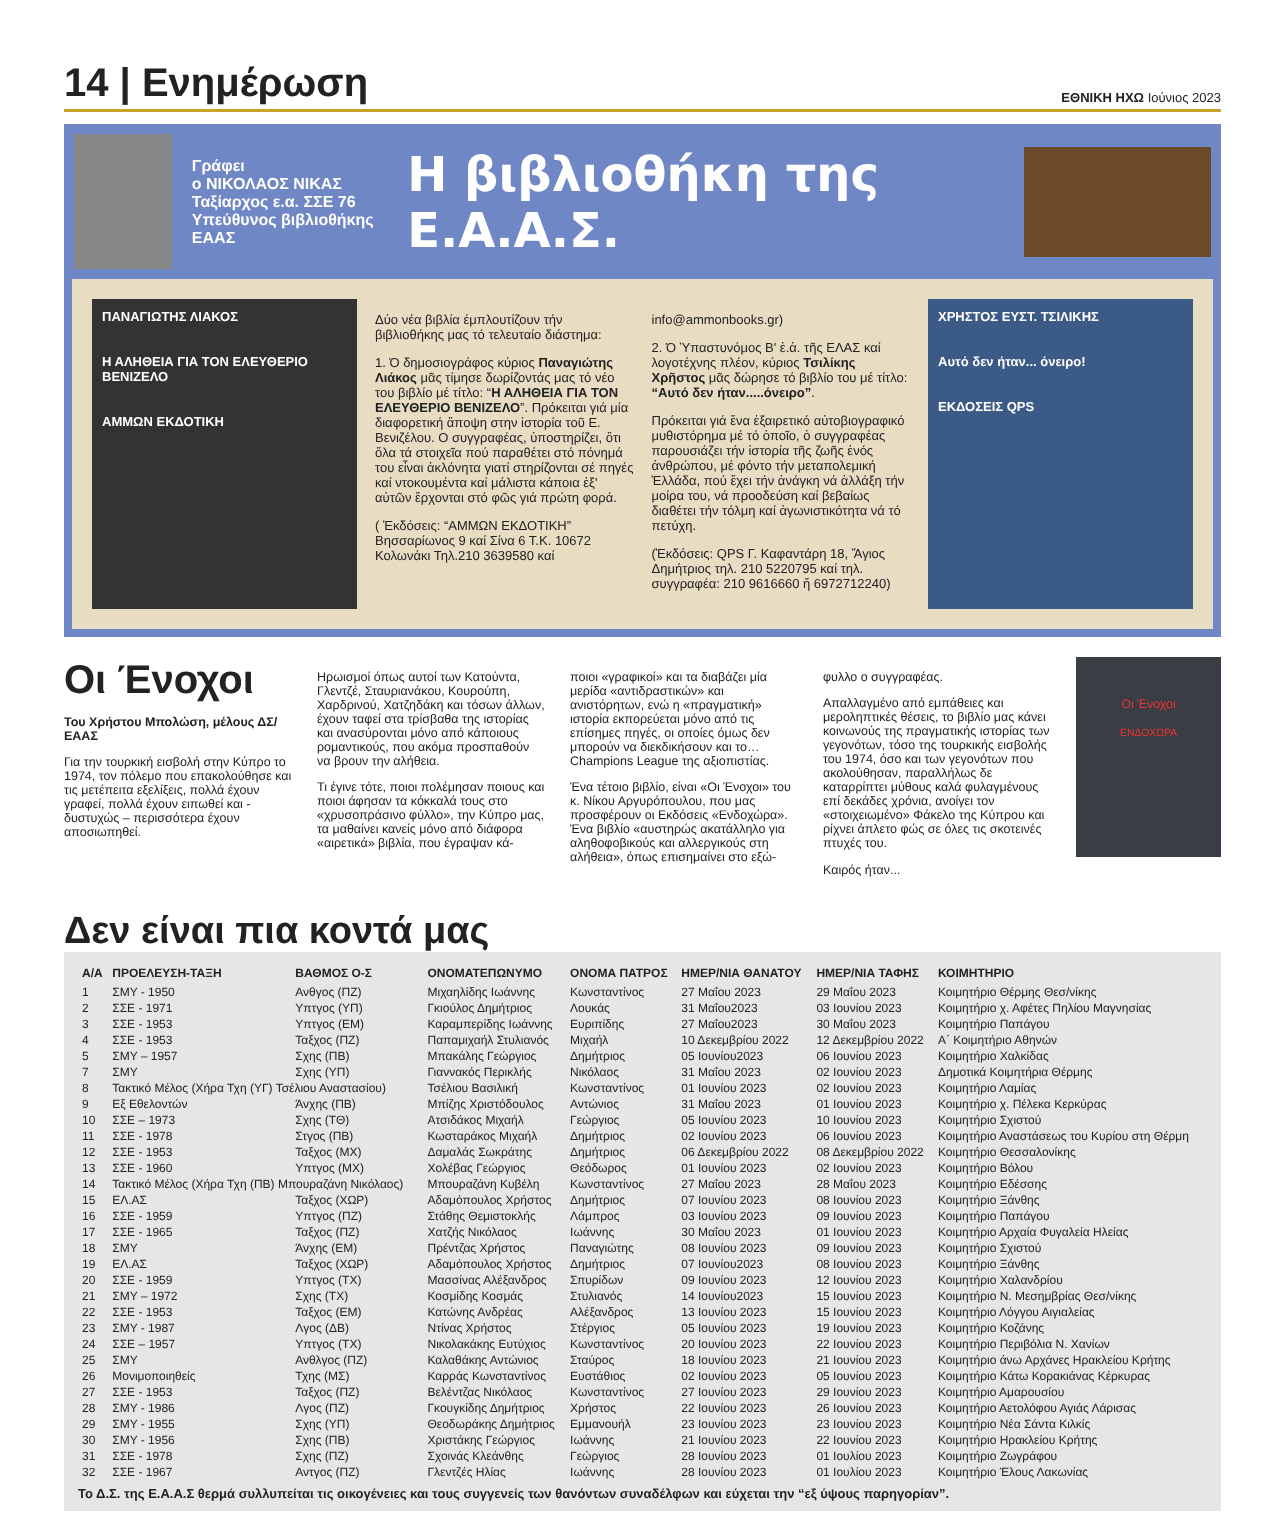14 | Ενημέρωση
ΕΘΝΙΚΗ ΗΧΩ Ιούνιος 2023
Γράφει
ο ΝΙΚΟΛΑΟΣ ΝΙΚΑΣ
Ταξίαρχος ε.α. ΣΣΕ 76
Υπεύθυνος βιβλιοθήκης ΕΑΑΣ
Η βιβλιοθήκη της Ε.Α.Α.Σ.
ΠΑΝΑΓΙΩΤΗΣ ΛΙΑΚΟΣ
Η ΑΛΗΘΕΙΑ ΓΙΑ ΤΟΝ ΕΛΕΥΘΕΡΙΟ ΒΕΝΙΖΕΛΟ
ΑΜΜΩΝ ΕΚΔΟΤΙΚΗ
Δύο νέα βιβλία έμπλουτίζουν τήν βιβλιοθήκης μας τό τελευταίο διάστημα:
1. Ό δημοσιογράφος κύριος Παναγιώτης Λιάκος μᾶς τίμησε δωρίζοντάς μας τό νέο του βιβλίο μέ τίτλο: “Η ΑΛΗΘΕΙΑ ΓΙΑ ΤΟΝ ΕΛΕΥΘΕΡΙΟ ΒΕΝΙΖΕΛΟ”. Πρόκειται γιά μία διαφορετική ἄποψη στην ἱστορία τοῦ Ε. Βενιζέλου. Ο συγγραφέας, ὑποστηρίζει, ὅτι ὅλα τά στοιχεῖα πού παραθέτει στό πόνημά του εἶναι ἀκλόνητα γιατί στηρίζονται σέ πηγές καί ντοκουμέντα καί μάλιστα κάποια ἐξ' αὐτῶν ἔρχονται στό φῶς γιά πρώτη φορά.
( Ἐκδόσεις: “ΑΜΜΩΝ ΕΚΔΟΤΙΚΗ” Βησσαρίωνος 9 καί Σίνα 6 Τ.Κ. 10672 Κολωνάκι Τηλ.210 3639580 καί
info@ammonbooks.gr)
2. Ό Ὑπαστυνόμος Β' ἐ.ἀ. τῆς ΕΛΑΣ καί λογοτέχνης πλέον, κύριος Τσιλίκης Χρῆστος μᾶς δώρησε τό βιβλίο του μέ τίτλο: “Αυτό δεν ήταν.....όνειρο”.
Πρόκειται γιά ἕνα ἐξαιρετικό αὐτοβιογραφικό μυθιστόρημα μέ τό ὁποῖο, ὁ συγγραφέας παρουσιάζει τήν ἱστορία τῆς ζωῆς ἑνός ἀνθρώπου, μέ φόντο τήν μεταπολεμική Ἑλλάδα, πού ἔχει τήν ἀνάγκη νά ἀλλάξη τήν μοίρα του, νά προοδεύση καί βεβαίως διαθέτει τήν τόλμη καί ἀγωνιστικότητα νά τό πετύχη.
(Ἐκδόσεις: QPS Γ. Καφαντάρη 18, Ἅγιος Δημήτριος τηλ. 210 5220795 καί τηλ. συγγραφέα: 210 9616660 ἤ 6972712240)
ΧΡΗΣΤΟΣ ΕΥΣΤ. ΤΣΙΛΙΚΗΣ
Αυτό δεν ήταν... όνειρο!
ΕΚΔΟΣΕΙΣ QPS
Οι Ένοχοι
Του Χρήστου Μπολώση, μέλους ΔΣ/ΕΑΑΣ
Για την τουρκική εισβολή στην Κύπρο το 1974, τον πόλεμο που επακολούθησε και τις μετέπειτα εξελίξεις, πολλά έχουν γραφεί, πολλά έχουν ειπωθεί και - δυστυχώς – περισσότερα έχουν αποσιωπηθεί.
Ηρωισμοί όπως αυτοί των Κατούντα, Γλεντζέ, Σταυριανάκου, Κουρούπη, Χαρδρινού, Χατζηδάκη και τόσων άλλων, έχουν ταφεί στα τρίσβαθα της ιστορίας και ανασύρονται μόνο από κάποιους ρομαντικούς, που ακόμα προσπαθούν να βρουν την αλήθεια.
Τι έγινε τότε, ποιοι πολέμησαν ποιους και ποιοι άφησαν τα κόκκαλά τους στο «χρυσοπράσινο φύλλο», την Κύπρο μας, τα μαθαίνει κανείς μόνο από διάφορα «αιρετικά» βιβλία, που έγραψαν κά-
ποιοι «γραφικοί» και τα διαβάζει μία μερίδα «αντιδραστικών» και ανιστόρητων, ενώ η «πραγματική» ιστορία εκπορεύεται μόνο από τις επίσημες πηγές, οι οποίες όμως δεν μπορούν να διεκδικήσουν και το… Champions League της αξιοπιστίας.
Ένα τέτοιο βιβλίο, είναι «Οι Ένοχοι» του κ. Νίκου Αργυρόπουλου, που μας προσφέρουν οι Εκδόσεις «Ενδοχώρα». Ένα βιβλίο «αυστηρώς ακατάλληλο για αληθοφοβικούς και αλλεργικούς στη αλήθεια», όπως επισημαίνει στο εξώ-
φυλλο ο συγγραφέας.
Απαλλαγμένο από εμπάθειες και μεροληπτικές θέσεις, το βιβλίο μας κάνει κοινωνούς της πραγματικής ιστορίας των γεγονότων, τόσο της τουρκικής εισβολής του 1974, όσο και των γεγονότων που ακολούθησαν, παραλλήλως δε καταρρίπτει μύθους καλά φυλαγμένους επί δεκάδες χρόνια, ανοίγει τον «στοιχειωμένο» Φάκελο της Κύπρου και ρίχνει άπλετο φώς σε όλες τις σκοτεινές πτυχές του.
Καιρός ήταν...
Οι Ένοχοι
ΕΝΔΟΧΩΡΑ
Δεν είναι πια κοντά μας
| Α/Α | ΠΡΟΕΛΕΥΣΗ-ΤΑΞΗ | ΒΑΘΜΟΣ Ο-Σ | ΟΝΟΜΑΤΕΠΩΝΥΜΟ | ΟΝΟΜΑ ΠΑΤΡΟΣ | ΗΜΕΡ/ΝΙΑ ΘΑΝΑΤΟΥ | ΗΜΕΡ/ΝΙΑ ΤΑΦΗΣ | ΚΟΙΜΗΤΗΡΙΟ |
| --- | --- | --- | --- | --- | --- | --- | --- |
| 1 | ΣΜΥ - 1950 | Ανθγος (ΠΖ) | Μιχαηλίδης Ιωάννης | Κωνσταντίνος | 27 Μαΐου 2023 | 29 Μαΐου 2023 | Κοιμητήριο Θέρμης Θεσ/νίκης |
| 2 | ΣΣΕ - 1971 | Υπτγος (ΥΠ) | Γκιούλος Δημήτριος | Λουκάς | 31 Μαΐου2023 | 03 Ιουνίου 2023 | Κοιμητήριο χ. Αφέτες Πηλίου Μαγνησίας |
| 3 | ΣΣΕ - 1953 | Υπτγος (ΕΜ) | Καραμπερίδης Ιωάννης | Ευριπίδης | 27 Μαΐου2023 | 30 Μαΐου 2023 | Κοιμητήριο Παπάγου |
| 4 | ΣΣΕ - 1953 | Ταξχος (ΠΖ) | Παπαμιχαήλ Στυλιανός | Μιχαήλ | 10 Δεκεμβρίου 2022 | 12 Δεκεμβρίου 2022 | Α΄ Κοιμητήριο Αθηνών |
| 5 | ΣΜΥ – 1957 | Σχης (ΠΒ) | Μπακάλης Γεώργιος | Δημήτριος | 05 Ιουνίου2023 | 06 Ιουνίου 2023 | Κοιμητήριο Χαλκίδας |
| 7 | ΣΜΥ | Σχης (ΥΠ) | Γιαννακός Περικλής | Νικόλαος | 31 Μαΐου 2023 | 02 Ιουνίου 2023 | Δημοτικά Κοιμητήρια Θέρμης |
| 8 | Τακτικό Μέλος (Χήρα Τχη (ΥΓ) Τσέλιου Αναστασίου) | | Τσέλιου Βασιλική | Κωνσταντίνος | 01 Ιουνίου 2023 | 02 Ιουνίου 2023 | Κοιμητήριο Λαμίας |
| 9 | Εξ Εθελοντών | Άνχης (ΠΒ) | Μπίζης Χριστόδουλος | Αντώνιος | 31 Μαΐου 2023 | 01 Ιουνίου 2023 | Κοιμητήριο χ. Πέλεκα Κερκύρας |
| 10 | ΣΣΕ – 1973 | Σχης (ΤΘ) | Ατσιδάκος Μιχαήλ | Γεώργιος | 05 Ιουνίου 2023 | 10 Ιουνίου 2023 | Κοιμητήριο Σχιστού |
| 11 | ΣΣΕ - 1978 | Στγος (ΠΒ) | Κωσταράκος Μιχαήλ | Δημήτριος | 02 Ιουνίου 2023 | 06 Ιουνίου 2023 | Κοιμητήριο Αναστάσεως του Κυρίου στη Θέρμη |
| 12 | ΣΣΕ - 1953 | Ταξχος (ΜΧ) | Δαμαλάς Σωκράτης | Δημήτριος | 06 Δεκεμβρίου 2022 | 08 Δεκεμβρίου 2022 | Κοιμητήριο Θεσσαλονίκης |
| 13 | ΣΣΕ - 1960 | Υπτγος (ΜΧ) | Χολέβας Γεώργιος | Θεόδωρος | 01 Ιουνίου 2023 | 02 Ιουνίου 2023 | Κοιμητήριο Βόλου |
| 14 | Τακτικό Μέλος (Χήρα Τχη (ΠΒ) Μπουραζάνη Νικόλαος) | | Μπουραζάνη Κυβέλη | Κωνσταντίνος | 27 Μαΐου 2023 | 28 Μαΐου 2023 | Κοιμητήριο Εδέσσης |
| 15 | ΕΛ.ΑΣ | Ταξχος (ΧΩΡ) | Αδαμόπουλος Χρήστος | Δημήτριος | 07 Ιουνίου 2023 | 08 Ιουνίου 2023 | Κοιμητήριο Ξάνθης |
| 16 | ΣΣΕ - 1959 | Υπτγος (ΠΖ) | Στάθης Θεμιστοκλής | Λάμπρος | 03 Ιουνίου 2023 | 09 Ιουνίου 2023 | Κοιμητήριο Παπάγου |
| 17 | ΣΣΕ - 1965 | Ταξχος (ΠΖ) | Χατζής Νικόλαος | Ιωάννης | 30 Μαΐου 2023 | 01 Ιουνίου 2023 | Κοιμητήριο Αρχαία Φυγαλεία Ηλείας |
| 18 | ΣΜΥ | Άνχης (ΕΜ) | Πρέντζας Χρήστος | Παναγιώτης | 08 Ιουνίου 2023 | 09 Ιουνίου 2023 | Κοιμητήριο Σχιστού |
| 19 | ΕΛ.ΑΣ | Ταξχος (ΧΩΡ) | Αδαμόπουλος Χρήστος | Δημήτριος | 07 Ιουνίου2023 | 08 Ιουνίου 2023 | Κοιμητήριο Ξάνθης |
| 20 | ΣΣΕ - 1959 | Υπτγος (ΤΧ) | Μασσίνας Αλέξανδρος | Σπυρίδων | 09 Ιουνίου 2023 | 12 Ιουνίου 2023 | Κοιμητήριο Χαλανδρίου |
| 21 | ΣΜΥ – 1972 | Σχης (ΤΧ) | Κοσμίδης Κοσμάς | Στυλιανός | 14 Ιουνίου2023 | 15 Ιουνίου 2023 | Κοιμητήριο Ν. Μεσημβρίας Θεσ/νίκης |
| 22 | ΣΣΕ - 1953 | Ταξχος (ΕΜ) | Κατώνης Ανδρέας | Αλέξανδρος | 13 Ιουνίου 2023 | 15 Ιουνίου 2023 | Κοιμητήριο Λόγγου Αιγιαλείας |
| 23 | ΣΜΥ - 1987 | Λγος (ΔΒ) | Ντίνας Χρήστος | Στέργιος | 05 Ιουνίου 2023 | 19 Ιουνίου 2023 | Κοιμητήριο Κοζάνης |
| 24 | ΣΣΕ – 1957 | Υπτγος (ΤΧ) | Νικολακάκης Ευτύχιος | Κωνσταντίνος | 20 Ιουνίου 2023 | 22 Ιουνίου 2023 | Κοιμητήριο Περιβόλια Ν. Χανίων |
| 25 | ΣΜΥ | Ανθλγος (ΠΖ) | Καλαθάκης Αντώνιος | Σταύρος | 18 Ιουνίου 2023 | 21 Ιουνίου 2023 | Κοιμητήριο άνω Αρχάνες Ηρακλείου Κρήτης |
| 26 | Μονιμοποιηθείς | Τχης (ΜΣ) | Καρράς Κωνσταντίνος | Ευστάθιος | 02 Ιουνίου 2023 | 05 Ιουνίου 2023 | Κοιμητήριο Κάτω Κορακιάνας Κέρκυρας |
| 27 | ΣΣΕ - 1953 | Ταξχος (ΠΖ) | Βελέντζας Νικόλαος | Κωνσταντίνος | 27 Ιουνίου 2023 | 29 Ιουνίου 2023 | Κοιμητήριο Αμαρουσίου |
| 28 | ΣΜΥ - 1986 | Λγος (ΠΖ) | Γκουγκίδης Δημήτριος | Χρήστος | 22 Ιουνίου 2023 | 26 Ιουνίου 2023 | Κοιμητήριο Αετολόφου Αγιάς Λάρισας |
| 29 | ΣΜΥ - 1955 | Σχης (ΥΠ) | Θεοδωράκης Δημήτριος | Εμμανουήλ | 23 Ιουνίου 2023 | 23 Ιουνίου 2023 | Κοιμητήριο Νέα Σάντα Κιλκίς |
| 30 | ΣΜΥ - 1956 | Σχης (ΠΒ) | Χριστάκης Γεώργιος | Ιωάννης | 21 Ιουνίου 2023 | 22 Ιουνίου 2023 | Κοιμητήριο Ηρακλείου Κρήτης |
| 31 | ΣΣΕ - 1978 | Σχης (ΠΖ) | Σχοινάς Κλεάνθης | Γεώργιος | 28 Ιουνίου 2023 | 01 Ιουλίου 2023 | Κοιμητήριο Ζωγράφου |
| 32 | ΣΣΕ - 1967 | Αντγος (ΠΖ) | Γλεντζές Ηλίας | Ιωάννης | 28 Ιουνίου 2023 | 01 Ιουλίου 2023 | Κοιμητήριο Έλους Λακωνίας |
Το Δ.Σ. της Ε.Α.Α.Σ θερμά συλλυπείται τις οικογένειες και τους συγγενείς των θανόντων συναδέλφων και εύχεται την “εξ ύψους παρηγορίαν”.